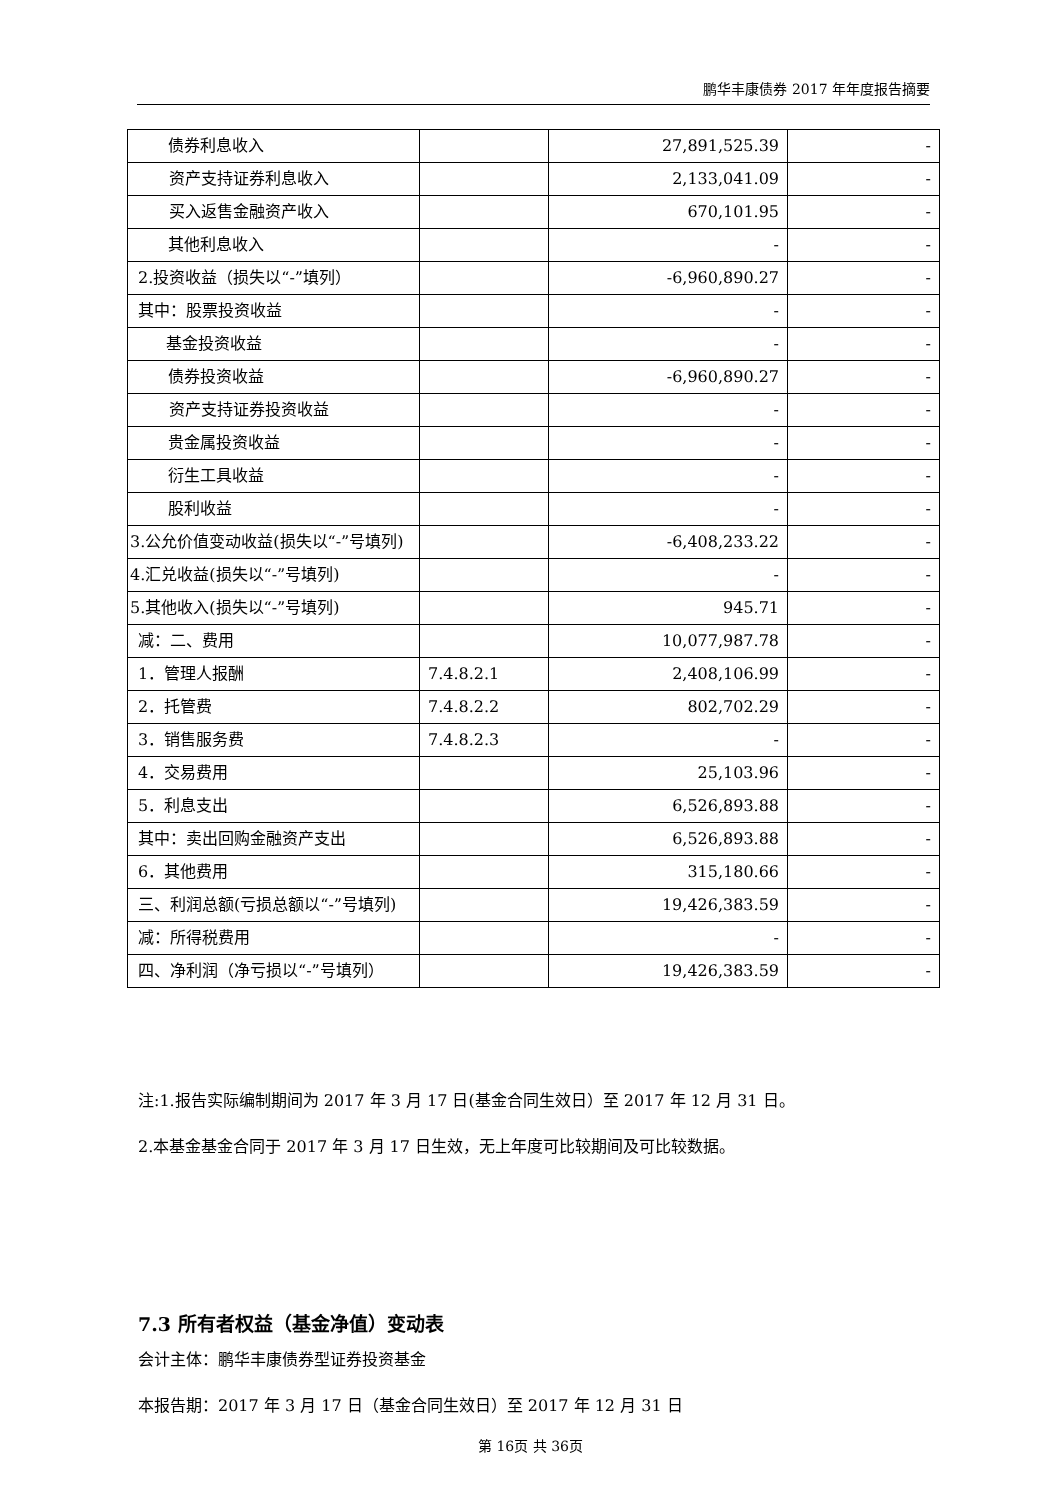鹏华丰康债券 2017 年年度报告摘要
| 债券利息收入 | | 27,891,525.39 | - |
| 资产支持证券利息收入 | | 2,133,041.09 | - |
| 买入返售金融资产收入 | | 670,101.95 | - |
| 其他利息收入 | | - | - |
| 2.投资收益（损失以“-”填列） | | -6,960,890.27 | - |
| 其中：股票投资收益 | | - | - |
| 基金投资收益 | | - | - |
| 债券投资收益 | | -6,960,890.27 | - |
| 资产支持证券投资收益 | | - | - |
| 贵金属投资收益 | | - | - |
| 衍生工具收益 | | - | - |
| 股利收益 | | - | - |
| 3.公允价值变动收益(损失以“-”号填列) | | -6,408,233.22 | - |
| 4.汇兑收益(损失以“-”号填列) | | - | - |
| 5.其他收入(损失以“-”号填列) | | 945.71 | - |
| 减：二、费用 | | 10,077,987.78 | - |
| 1．管理人报酬 | 7.4.8.2.1 | 2,408,106.99 | - |
| 2．托管费 | 7.4.8.2.2 | 802,702.29 | - |
| 3．销售服务费 | 7.4.8.2.3 | - | - |
| 4．交易费用 | | 25,103.96 | - |
| 5．利息支出 | | 6,526,893.88 | - |
| 其中：卖出回购金融资产支出 | | 6,526,893.88 | - |
| 6．其他费用 | | 315,180.66 | - |
| 三、利润总额(亏损总额以“-”号填列) | | 19,426,383.59 | - |
| 减：所得税费用 | | - | - |
| 四、净利润（净亏损以“-”号填列） | | 19,426,383.59 | - |
注:1.报告实际编制期间为 2017 年 3 月 17 日(基金合同生效日）至 2017 年 12 月 31 日。
2.本基金基金合同于 2017 年 3 月 17 日生效，无上年度可比较期间及可比较数据。
7.3 所有者权益（基金净值）变动表
会计主体：鹏华丰康债券型证券投资基金
本报告期：2017 年 3 月 17 日（基金合同生效日）至 2017 年 12 月 31 日
第 16页 共 36页